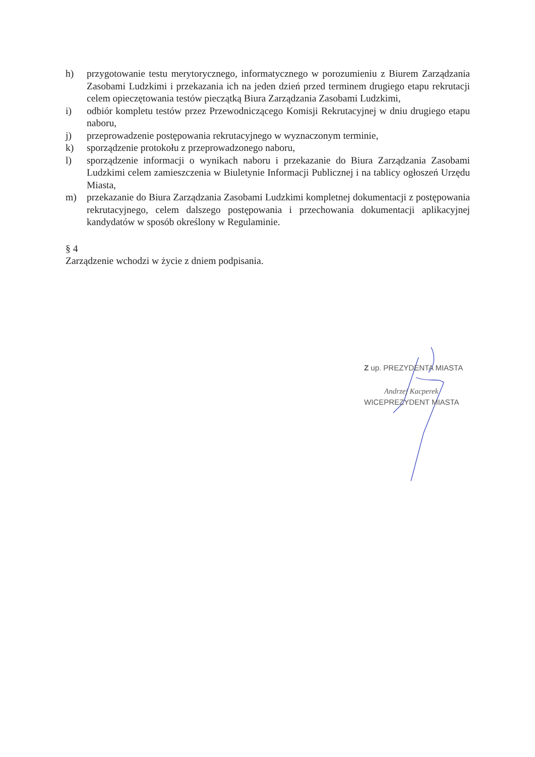h) przygotowanie testu merytorycznego, informatycznego w porozumieniu z Biurem Zarządzania Zasobami Ludzkimi i przekazania ich na jeden dzień przed terminem drugiego etapu rekrutacji celem opieczętowania testów pieczątką Biura Zarządzania Zasobami Ludzkimi,
i) odbiór kompletu testów przez Przewodniczącego Komisji Rekrutacyjnej w dniu drugiego etapu naboru,
j) przeprowadzenie postępowania rekrutacyjnego w wyznaczonym terminie,
k) sporządzenie protokołu z przeprowadzonego naboru,
l) sporządzenie informacji o wynikach naboru i przekazanie do Biura Zarządzania Zasobami Ludzkimi celem zamieszczenia w Biuletynie Informacji Publicznej i na tablicy ogłoszeń Urzędu Miasta,
m) przekazanie do Biura Zarządzania Zasobami Ludzkimi kompletnej dokumentacji z postępowania rekrutacyjnego, celem dalszego postępowania i przechowania dokumentacji aplikacyjnej kandydatów w sposób określony w Regulaminie.
§ 4
Zarządzenie wchodzi w życie z dniem podpisania.
Z up. PREZYDENTA MIASTA
Andrzej Kacperek
WICEPREZYDENT MIASTA